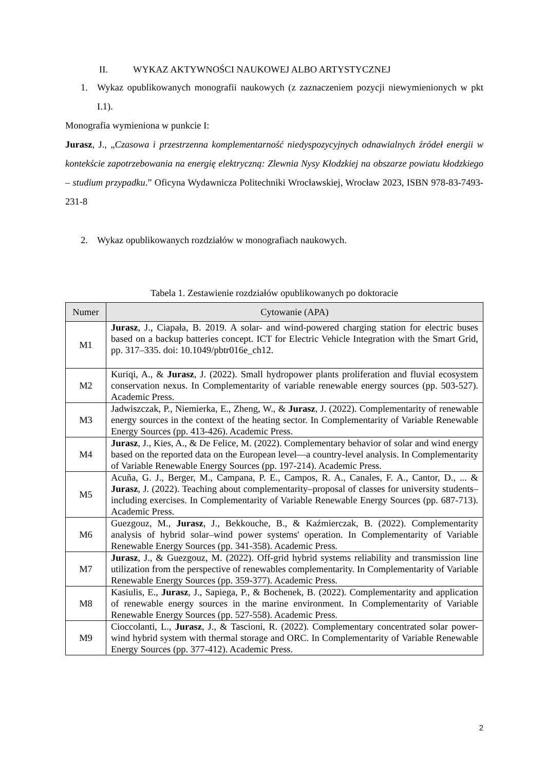II. WYKAZ AKTYWNOŚCI NAUKOWEJ ALBO ARTYSTYCZNEJ
1. Wykaz opublikowanych monografii naukowych (z zaznaczeniem pozycji niewymienionych w pkt I.1).
Monografia wymieniona w punkcie I:
Jurasz, J., „Czasowa i przestrzenna komplementarność niedyspozycyjnych odnawialnych źródeł energii w kontekście zapotrzebowania na energię elektryczną: Zlewnia Nysy Kłodzkiej na obszarze powiatu kłodzkiego – studium przypadku.” Oficyna Wydawnicza Politechniki Wrocławskiej, Wrocław 2023, ISBN 978-83-7493-231-8
2. Wykaz opublikowanych rozdziałów w monografiach naukowych.
Tabela 1. Zestawienie rozdziałów opublikowanych po doktoracie
| Numer | Cytowanie (APA) |
| --- | --- |
| M1 | Jurasz , J., Ciapała, B. 2019. A solar- and wind-powered charging station for electric buses based on a backup batteries concept. ICT for Electric Vehicle Integration with the Smart Grid, pp. 317–335. doi: 10.1049/pbtr016e_ch12. |
| M2 | Kuriqi, A., & Jurasz , J. (2022). Small hydropower plants proliferation and fluvial ecosystem conservation nexus. In Complementarity of variable renewable energy sources (pp. 503-527). Academic Press. |
| M3 | Jadwiszczak, P., Niemierka, E., Zheng, W., & Jurasz , J. (2022). Complementarity of renewable energy sources in the context of the heating sector. In Complementarity of Variable Renewable Energy Sources (pp. 413-426). Academic Press. |
| M4 | Jurasz , J., Kies, A., & De Felice, M. (2022). Complementary behavior of solar and wind energy based on the reported data on the European level—a country-level analysis. In Complementarity of Variable Renewable Energy Sources (pp. 197-214). Academic Press. |
| M5 | Acuña, G. J., Berger, M., Campana, P. E., Campos, R. A., Canales, F. A., Cantor, D., ... & Jurasz , J. (2022). Teaching about complementarity–proposal of classes for university students–including exercises. In Complementarity of Variable Renewable Energy Sources (pp. 687-713). Academic Press. |
| M6 | Guezgouz, M., Jurasz , J., Bekkouche, B., & Kaźmierczak, B. (2022). Complementarity analysis of hybrid solar–wind power systems' operation. In Complementarity of Variable Renewable Energy Sources (pp. 341-358). Academic Press. |
| M7 | Jurasz , J., & Guezgouz, M. (2022). Off-grid hybrid systems reliability and transmission line utilization from the perspective of renewables complementarity. In Complementarity of Variable Renewable Energy Sources (pp. 359-377). Academic Press. |
| M8 | Kasiulis, E., Jurasz , J., Sapiega, P., & Bochenek, B. (2022). Complementarity and application of renewable energy sources in the marine environment. In Complementarity of Variable Renewable Energy Sources (pp. 527-558). Academic Press. |
| M9 | Cioccolanti, L., Jurasz , J., & Tascioni, R. (2022). Complementary concentrated solar power-wind hybrid system with thermal storage and ORC. In Complementarity of Variable Renewable Energy Sources (pp. 377-412). Academic Press. |
2